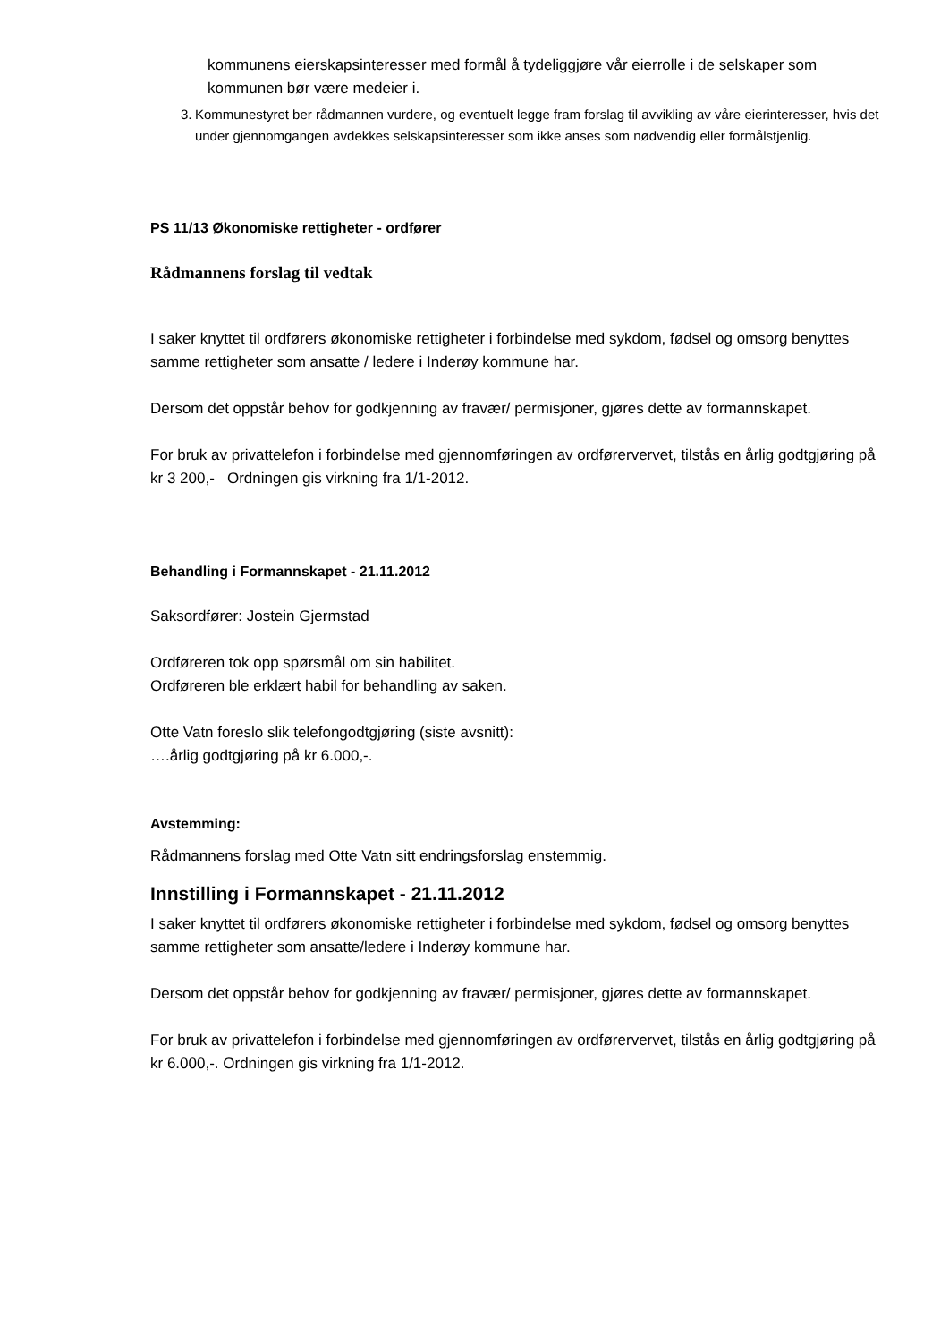kommunens eierskapsinteresser med formål å tydeliggjøre vår eierrolle i de selskaper som kommunen bør være medeier i.
3. Kommunestyret ber rådmannen vurdere, og eventuelt legge fram forslag til avvikling av våre eierinteresser, hvis det under gjennomgangen avdekkes selskapsinteresser som ikke anses som nødvendig eller formålstjenlig.
PS 11/13 Økonomiske rettigheter - ordfører
Rådmannens forslag til vedtak
I saker knyttet til ordførers økonomiske rettigheter i forbindelse med sykdom, fødsel og omsorg benyttes samme rettigheter som ansatte / ledere i Inderøy kommune har.
Dersom det oppstår behov for godkjenning av fravær/ permisjoner, gjøres dette av formannskapet.
For bruk av privattelefon i forbindelse med gjennomføringen av ordførervervet, tilstås en årlig godtgjøring på kr 3 200,- Ordningen gis virkning fra 1/1-2012.
Behandling i Formannskapet - 21.11.2012
Saksordfører: Jostein Gjermstad
Ordføreren tok opp spørsmål om sin habilitet.
Ordføreren ble erklært habil for behandling av saken.
Otte Vatn foreslo slik telefongodtgjøring (siste avsnitt):
….årlig godtgjøring på kr 6.000,-.
Avstemming:
Rådmannens forslag med Otte Vatn sitt endringsforslag enstemmig.
Innstilling i Formannskapet - 21.11.2012
I saker knyttet til ordførers økonomiske rettigheter i forbindelse med sykdom, fødsel og omsorg benyttes samme rettigheter som ansatte/ledere i Inderøy kommune har.
Dersom det oppstår behov for godkjenning av fravær/ permisjoner, gjøres dette av formannskapet.
For bruk av privattelefon i forbindelse med gjennomføringen av ordførervervet, tilstås en årlig godtgjøring på kr 6.000,-. Ordningen gis virkning fra 1/1-2012.